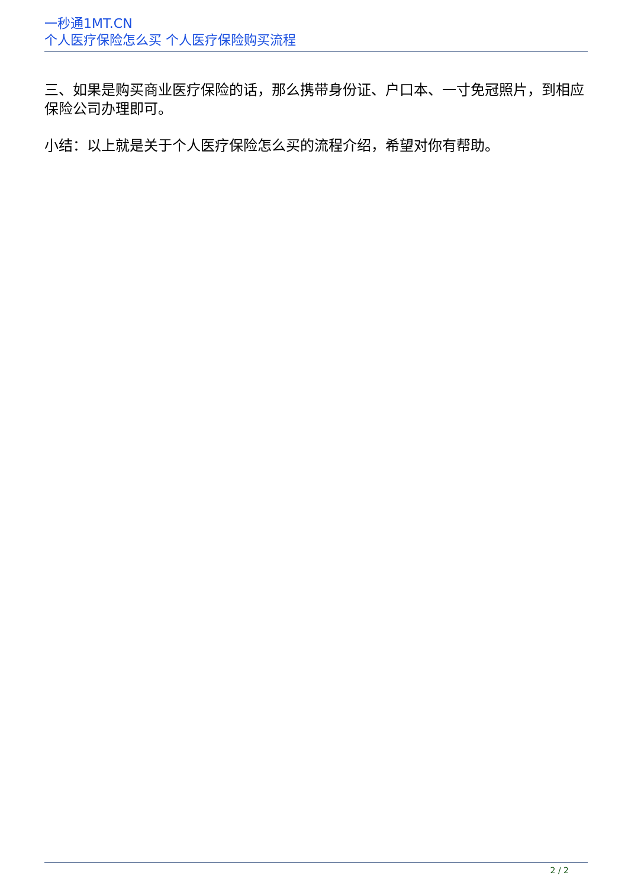一秒通1MT.CN
个人医疗保险怎么买 个人医疗保险购买流程
三、如果是购买商业医疗保险的话，那么携带身份证、户口本、一寸免冠照片，到相应保险公司办理即可。
小结：以上就是关于个人医疗保险怎么买的流程介绍，希望对你有帮助。
2 / 2